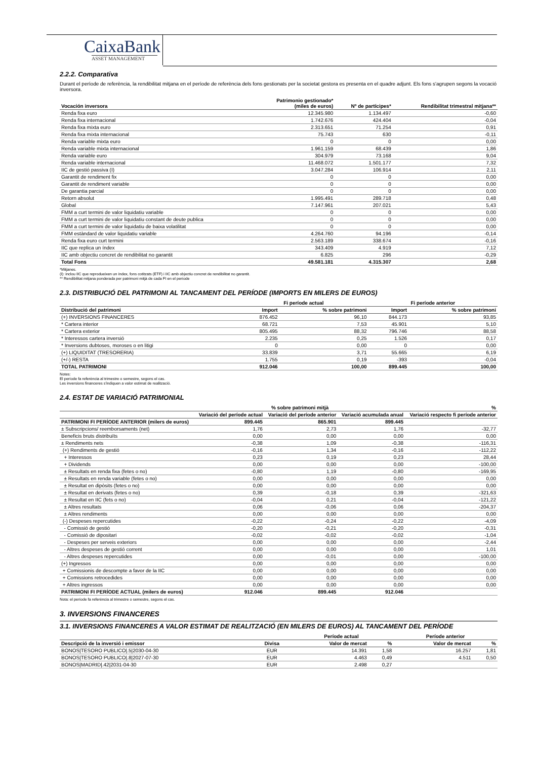CaixaBank
ASSET MANAGEMENT
2.2.2. Comparativa
Durant el període de referència, la rendibilitat mitjana en el període de referència dels fons gestionats per la societat gestora es presenta en el quadre adjunt. Els fons s'agrupen segons la vocació inversora.
| Vocación inversora | Patrimonio gestionado* (miles de euros) | Nº de partícipes* | Rendibilitat trimestral mitjana** |
| --- | --- | --- | --- |
| Renda fixa euro | 12.345.980 | 1.134.497 | -0,60 |
| Renda fixa internacional | 1.742.676 | 424.404 | -0,04 |
| Renda fixa mixta euro | 2.313.651 | 71.254 | 0,91 |
| Renda fixa mixta internacional | 75.743 | 630 | -0,11 |
| Renda variable mixta euro | 0 | 0 | 0,00 |
| Renda variable mixta internacional | 1.961.159 | 68.439 | 1,86 |
| Renda variable euro | 304.979 | 73.168 | 9,04 |
| Renda variable internacional | 11.468.072 | 1.501.177 | 7,32 |
| IIC de gestió passiva (I) | 3.047.284 | 106.914 | 2,11 |
| Garantit de rendiment fix | 0 | 0 | 0,00 |
| Garantit de rendiment variable | 0 | 0 | 0,00 |
| De garantia parcial | 0 | 0 | 0,00 |
| Retorn absolut | 1.995.491 | 289.718 | 0,48 |
| Global | 7.147.961 | 207.021 | 5,43 |
| FMM a curt termini de valor liquidatiu variable | 0 | 0 | 0,00 |
| FMM a curt termini de valor liquidatiu constant de deute publica | 0 | 0 | 0,00 |
| FMM a curt termini de valor liquidatiu de baixa volatilitat | 0 | 0 | 0,00 |
| FMM estàndard de valor liquidatiu variable | 4.264.760 | 94.196 | -0,14 |
| Renda fixa euro curt termini | 2.563.189 | 338.674 | -0,16 |
| IIC que replica un índex | 343.409 | 4.919 | 7,12 |
| IIC amb objectiu concret de rendibilitat no garantit | 6.825 | 296 | -0,29 |
| Total Fons | 49.581.181 | 4.315.307 | 2,68 |
*Mitjanes.
(I): inclou IIC que reprodueixen un índex, fons cotitzats (ETF) i IIC amb objectiu concret de rendibilitat no garantit.
** Rendibilitat mitjana ponderada per patrimoni mitjà de cada FI en el període
2.3. DISTRIBUCIÓ DEL PATRIMONI AL TANCAMENT DEL PERÍODE (IMPORTS EN MILERS DE EUROS)
| | Fi període actual | | Fi període anterior | |
| --- | --- | --- | --- | --- |
| Distribució del patrimoni | Import | % sobre patrimoni | Import | % sobre patrimoni |
| (+) INVERSIONS FINANCERES | 876.452 | 96,10 | 844.173 | 93,85 |
| * Cartera interior | 68.721 | 7,53 | 45.901 | 5,10 |
| * Cartera exterior | 805.495 | 88,32 | 796.746 | 88,58 |
| * Interessos cartera inversió | 2.235 | 0,25 | 1.526 | 0,17 |
| * Inversions dubtoses, moroses o en litigi | 0 | 0,00 | 0 | 0,00 |
| (+) LIQUIDITAT (TRESORERIA) | 33.839 | 3,71 | 55.665 | 6,19 |
| (+/-) RESTA | 1.755 | 0,19 | -393 | -0,04 |
| TOTAL PATRIMONI | 912.046 | 100,00 | 899.445 | 100,00 |
Notes:
El període fa referència al trimestre o semestre, segons el cas.
Les inversions financeres s'indiquen a valor estimat de realització.
2.4. ESTAT DE VARIACIÓ PATRIMONIAL
| | % sobre patrimoni mitjà | | | % |
| --- | --- | --- | --- | --- |
| | Variació del període actual | Variació del període anterior | Variació acumulada anual | Variació respecto fi període anterior |
| PATRIMONI FI PERÍODE ANTERIOR (milers de euros) | 899.445 | 865.901 | 899.445 | |
| ± Subscripcions/ reemborsaments (net) | 1,76 | 2,73 | 1,76 | -32,77 |
| Beneficis bruts distribuïts | 0,00 | 0,00 | 0,00 | 0,00 |
| ± Rendiments nets | -0,38 | 1,09 | -0,38 | -116,31 |
| (+) Rendiments de gestió | -0,16 | 1,34 | -0,16 | -112,22 |
| + Interessos | 0,23 | 0,19 | 0,23 | 28,44 |
| + Dividends | 0,00 | 0,00 | 0,00 | -100,00 |
| ± Resultats en renda fixa (fetes o no) | -0,80 | 1,19 | -0,80 | -169,95 |
| ± Resultats en renda variable (fetes o no) | 0,00 | 0,00 | 0,00 | 0,00 |
| ± Resultat en dipòsits (fetes o no) | 0,00 | 0,00 | 0,00 | 0,00 |
| ± Resultat en derivats (fetes o no) | 0,39 | -0,18 | 0,39 | -321,63 |
| ± Resultat en IIC (fets o no) | -0,04 | 0,21 | -0,04 | -121,22 |
| ± Altres resultats | 0,06 | -0,06 | 0,06 | -204,37 |
| ± Altres rendiments | 0,00 | 0,00 | 0,00 | 0,00 |
| (-) Despeses repercutides | -0,22 | -0,24 | -0,22 | -4,09 |
| - Comissió de gestió | -0,20 | -0,21 | -0,20 | -0,31 |
| - Comissió de dipositari | -0,02 | -0,02 | -0,02 | -1,04 |
| - Despeses per serveis exteriors | 0,00 | 0,00 | 0,00 | -2,44 |
| - Altres despeses de gestió corrent | 0,00 | 0,00 | 0,00 | 1,01 |
| - Altres despeses repercutides | 0,00 | -0,01 | 0,00 | -100,00 |
| (+) Ingressos | 0,00 | 0,00 | 0,00 | 0,00 |
| + Comissionis de descompte a favor de la IIC | 0,00 | 0,00 | 0,00 | 0,00 |
| + Comissions retrocedides | 0,00 | 0,00 | 0,00 | 0,00 |
| + Altres ingressos | 0,00 | 0,00 | 0,00 | 0,00 |
| PATRIMONI FI PERÍODE ACTUAL (milers de euros) | 912.046 | 899.445 | 912.046 | |
Nota: el període fa referència al trimestre o semestre, segons el cas.
3. INVERSIONS FINANCERES
3.1. INVERSIONS FINANCERES A VALOR ESTIMAT DE REALITZACIÓ (EN MILERS DE EUROS) AL TANCAMENT DEL PERÍODE
| | | Període actual | | Període anterior | |
| --- | --- | --- | --- | --- | --- |
| Descripció de la inversió i emissor | Divisa | Valor de mercat | % | Valor de mercat | % |
| BONOS/TESORO PUBLICO/.5/2030-04-30 | EUR | 14.391 | 1,58 | 16.257 | 1,81 |
| BONOS/TESORO PUBLICO/.8/2027-07-30 | EUR | 4.463 | 0,49 | 4.511 | 0,50 |
| BONOS/MADRID/.42/2031-04-30 | EUR | 2.498 | 0,27 | | |